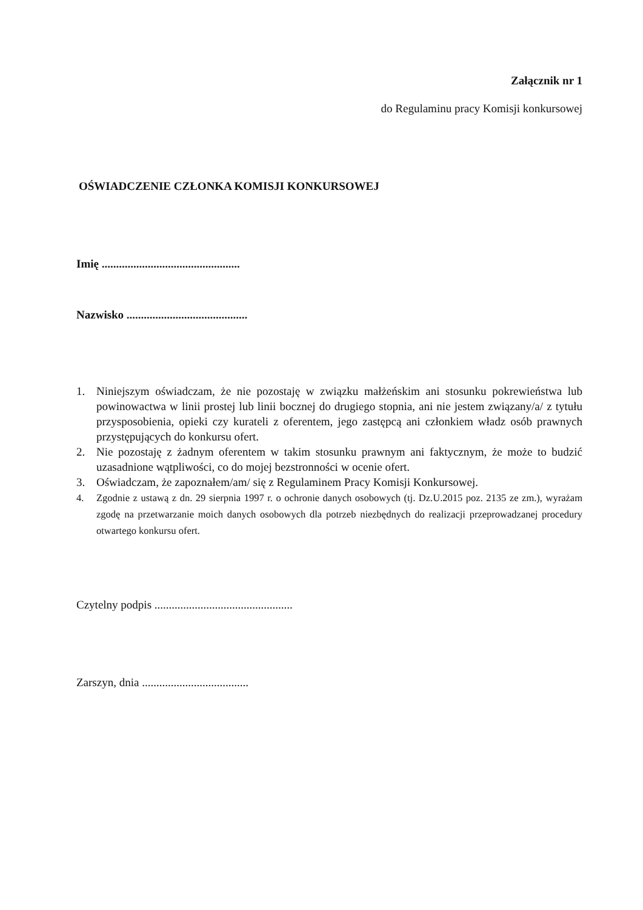Załącznik nr 1
do Regulaminu pracy Komisji konkursowej
OŚWIADCZENIE CZŁONKA KOMISJI KONKURSOWEJ
Imię ................................................
Nazwisko ..........................................
1. Niniejszym oświadczam, że nie pozostaję w związku małżeńskim ani stosunku pokrewieństwa lub powinowactwa w linii prostej lub linii bocznej do drugiego stopnia, ani nie jestem związany/a/ z tytułu przysposobienia, opieki czy kurateli z oferentem, jego zastępcą ani członkiem władz osób prawnych przystępujących do konkursu ofert.
2. Nie pozostaję z żadnym oferentem w takim stosunku prawnym ani faktycznym, że może to budzić uzasadnione wątpliwości, co do mojej bezstronności w ocenie ofert.
3. Oświadczam, że zapoznałem/am/ się z Regulaminem Pracy Komisji Konkursowej.
4. Zgodnie z ustawą z dn. 29 sierpnia 1997 r. o ochronie danych osobowych (tj. Dz.U.2015 poz. 2135 ze zm.), wyrażam zgodę na przetwarzanie moich danych osobowych dla potrzeb niezbędnych do realizacji przeprowadzanej procedury otwartego konkursu ofert.
Czytelny podpis ................................................
Zarszyn, dnia .....................................